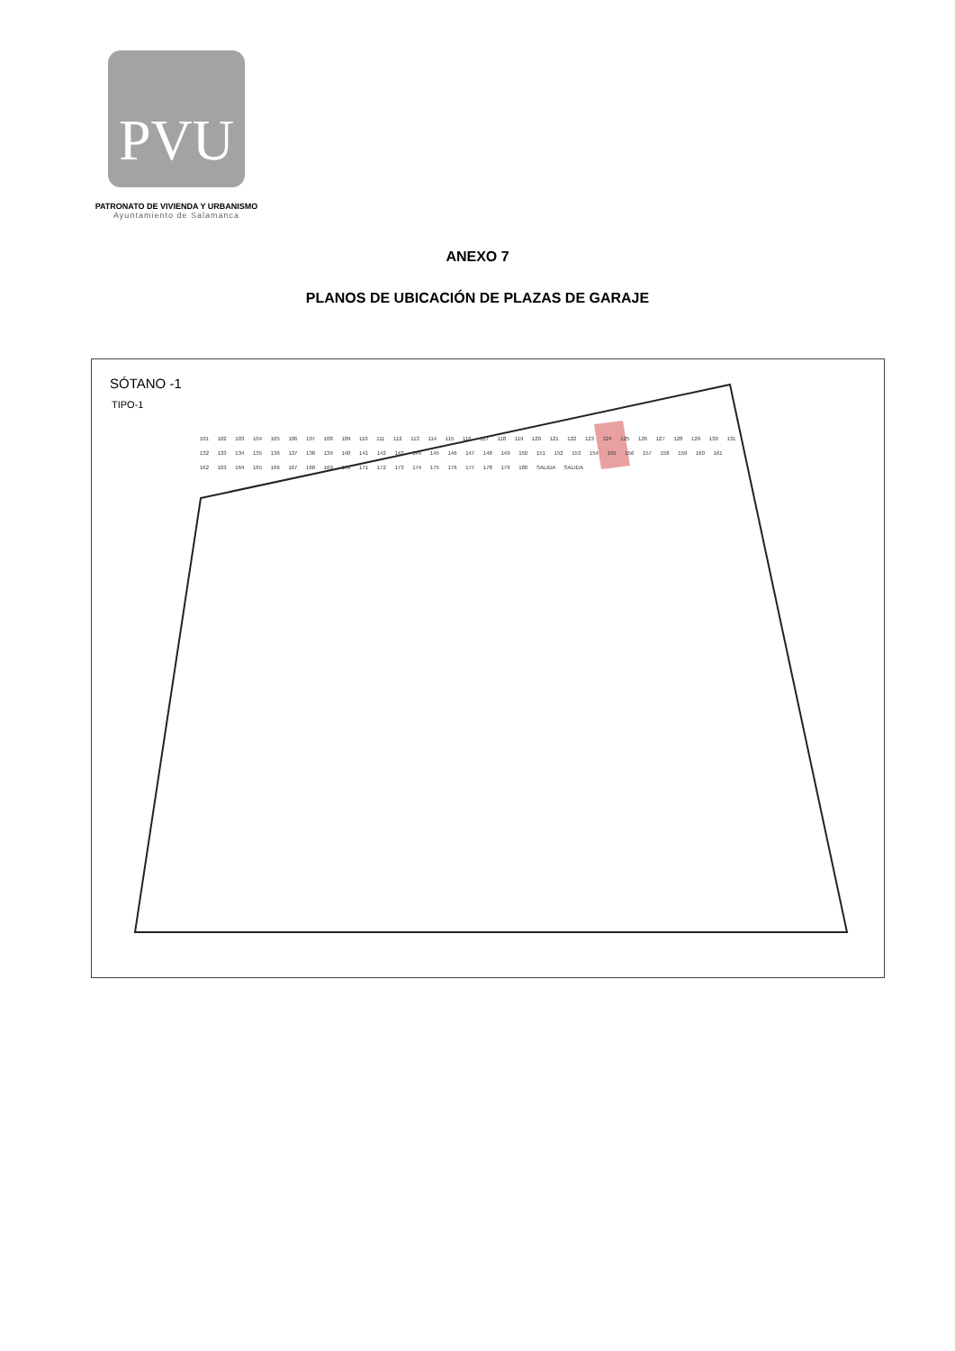PVU
PATRONATO DE VIVIENDA Y URBANISMO
Ayuntamiento de Salamanca
ANEXO 7
PLANOS DE UBICACIÓN DE PLAZAS DE GARAJE
SÓTANO -1
TIPO-1
101 102 103 104 105 106 107 108 109 110 111 112 113 114 115 116 117 118 119 120 121 122 123 124 125 126 127 128 129 130 131 132 133 134 135 136 137 138 139 140 141 142 143 144 145 146 147 148 149 150 151 152 153 154 155 156 157 158 159 160 161 162 163 164 165 166 167 168 169 170 171 172 173 174 175 176 177 178 179 180 SALIDA SALIDA